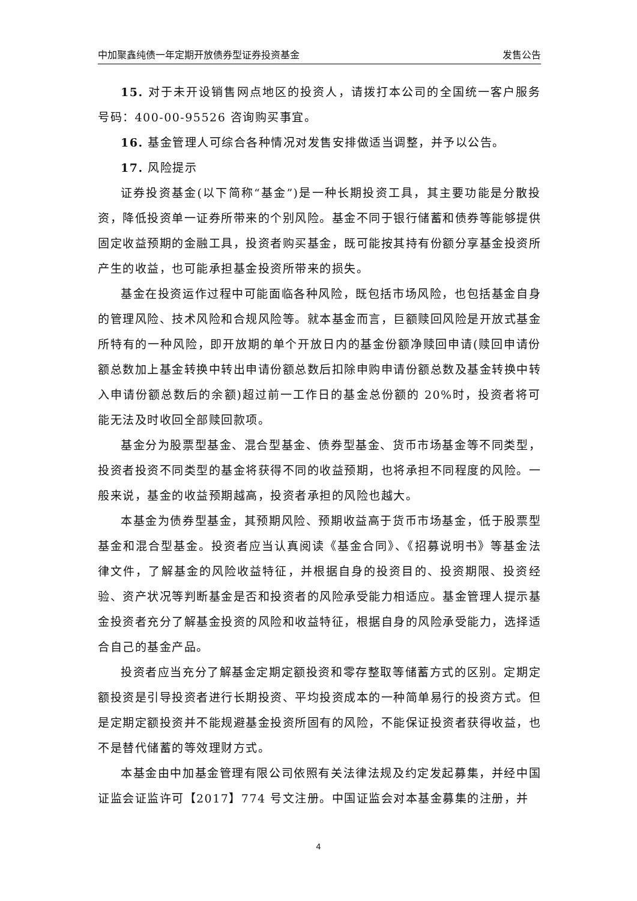中加聚鑫纯债一年定期开放债券型证券投资基金 发售公告
15. 对于未开设销售网点地区的投资人，请拨打本公司的全国统一客户服务号码：400-00-95526 咨询购买事宜。
16. 基金管理人可综合各种情况对发售安排做适当调整，并予以公告。
17. 风险提示
证券投资基金(以下简称“基金”)是一种长期投资工具，其主要功能是分散投资，降低投资单一证券所带来的个别风险。基金不同于银行储蓄和债券等能够提供固定收益预期的金融工具，投资者购买基金，既可能按其持有份额分享基金投资所产生的收益，也可能承担基金投资所带来的损失。
基金在投资运作过程中可能面临各种风险，既包括市场风险，也包括基金自身的管理风险、技术风险和合规风险等。就本基金而言，巨额赎回风险是开放式基金所特有的一种风险，即开放期的单个开放日内的基金份额净赎回申请(赎回申请份额总数加上基金转换中转出申请份额总数后扣除申购申请份额总数及基金转换中转入申请份额总数后的余额)超过前一工作日的基金总份额的 20%时，投资者将可能无法及时收回全部赎回款项。
基金分为股票型基金、混合型基金、债券型基金、货币市场基金等不同类型，投资者投资不同类型的基金将获得不同的收益预期，也将承担不同程度的风险。一般来说，基金的收益预期越高，投资者承担的风险也越大。
本基金为债券型基金，其预期风险、预期收益高于货币市场基金，低于股票型基金和混合型基金。投资者应当认真阅读《基金合同》、《招募说明书》等基金法律文件，了解基金的风险收益特征，并根据自身的投资目的、投资期限、投资经验、资产状况等判断基金是否和投资者的风险承受能力相适应。基金管理人提示基金投资者充分了解基金投资的风险和收益特征，根据自身的风险承受能力，选择适合自己的基金产品。
投资者应当充分了解基金定期定额投资和零存整取等储蓄方式的区别。定期定额投资是引导投资者进行长期投资、平均投资成本的一种简单易行的投资方式。但是定期定额投资并不能规避基金投资所固有的风险，不能保证投资者获得收益，也不是替代储蓄的等效理财方式。
本基金由中加基金管理有限公司依照有关法律法规及约定发起募集，并经中国证监会证监许可【2017】774 号文注册。中国证监会对本基金募集的注册，并
4